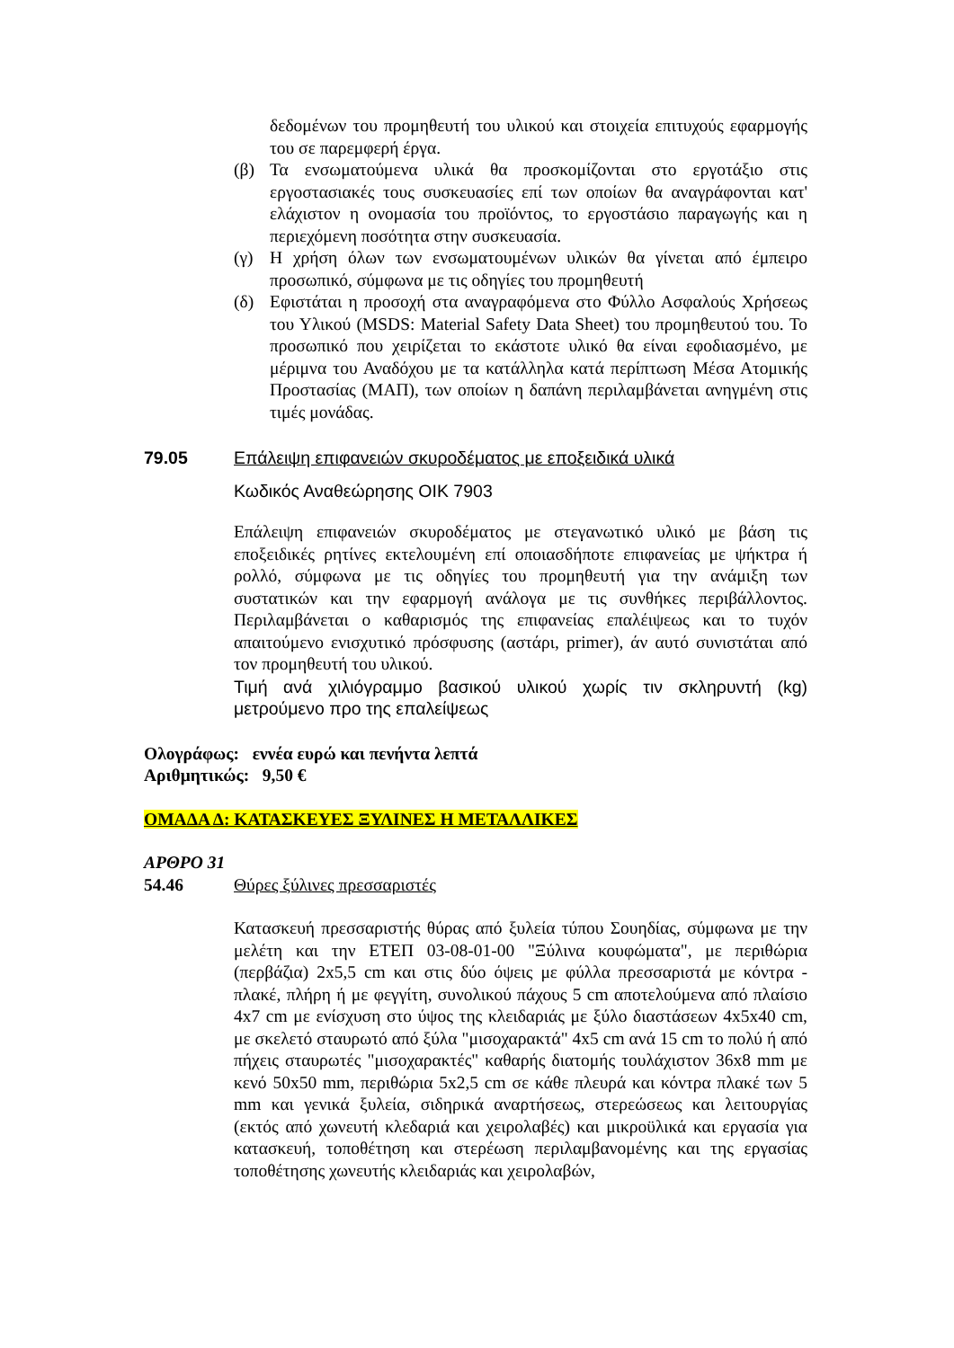δεδομένων του προμηθευτή του υλικού και στοιχεία επιτυχούς εφαρμογής του σε παρεμφερή έργα.
(β) Τα ενσωματούμενα υλικά θα προσκομίζονται στο εργοτάξιο στις εργοστασιακές τους συσκευασίες επί των οποίων θα αναγράφονται κατ' ελάχιστον η ονομασία του προϊόντος, το εργοστάσιο παραγωγής και η περιεχόμενη ποσότητα στην συσκευασία.
(γ) Η χρήση όλων των ενσωματουμένων υλικών θα γίνεται από έμπειρο προσωπικό, σύμφωνα με τις οδηγίες του προμηθευτή
(δ) Εφιστάται η προσοχή στα αναγραφόμενα στο Φύλλο Ασφαλούς Χρήσεως του Υλικού (MSDS: Material Safety Data Sheet) του προμηθευτού του. Το προσωπικό που χειρίζεται το εκάστοτε υλικό θα είναι εφοδιασμένο, με μέριμνα του Αναδόχου με τα κατάλληλα κατά περίπτωση Μέσα Ατομικής Προστασίας (ΜΑΠ), των οποίων η δαπάνη περιλαμβάνεται ανηγμένη στις τιμές μονάδας.
79.05 Επάλειψη επιφανειών σκυροδέματος με εποξειδικά υλικά
Κωδικός Αναθεώρησης ΟΙΚ 7903
Επάλειψη επιφανειών σκυροδέματος με στεγανωτικό υλικό με βάση τις εποξειδικές ρητίνες εκτελουμένη επί οποιασδήποτε επιφανείας με ψήκτρα ή ρολλό, σύμφωνα με τις οδηγίες του προμηθευτή για την ανάμιξη των συστατικών και την εφαρμογή ανάλογα με τις συνθήκες περιβάλλοντος. Περιλαμβάνεται ο καθαρισμός της επιφανείας επαλέιψεως και το τυχόν απαιτούμενο ενισχυτικό πρόσφυσης (αστάρι, primer), άν αυτό συνιστάται από τον προμηθευτή του υλικού.
Τιμή ανά χιλιόγραμμο βασικού υλικού χωρίς τιν σκληρυντή (kg) μετρούμενο προ της επαλείψεως
Ολογράφως: εννέα ευρώ και πενήντα λεπτά
Αριθμητικώς: 9,50 €
ΟΜΑΔΑ Δ: ΚΑΤΑΣΚΕΥΕΣ ΞΥΛΙΝΕΣ Η ΜΕΤΑΛΛΙΚΕΣ
ΑΡΘΡΟ 31
54.46 Θύρες ξύλινες πρεσσαριστές
Κατασκευή πρεσσαριστής θύρας από ξυλεία τύπου Σουηδίας, σύμφωνα με την μελέτη και την ΕΤΕΠ 03-08-01-00 "Ξύλινα κουφώματα", με περιθώρια (περβάζια) 2x5,5 cm και στις δύο όψεις με φύλλα πρεσσαριστά με κόντρα - πλακέ, πλήρη ή με φεγγίτη, συνολικού πάχους 5 cm αποτελούμενα από πλαίσιο 4x7 cm με ενίσχυση στο ύψος της κλειδαριάς με ξύλο διαστάσεων 4x5x40 cm, με σκελετό σταυρωτό από ξύλα "μισοχαρακτά" 4x5 cm ανά 15 cm το πολύ ή από πήχεις σταυρωτές "μισοχαρακτές" καθαρής διατομής τουλάχιστον 36x8 mm με κενό 50x50 mm, περιθώρια 5x2,5 cm σε κάθε πλευρά και κόντρα πλακέ των 5 mm και γενικά ξυλεία, σιδηρικά αναρτήσεως, στερεώσεως και λειτουργίας (εκτός από χωνευτή κλεδαριά και χειρολαβές) και μικροϋλικά και εργασία για κατασκευή, τοποθέτηση και στερέωση περιλαμβανομένης και της εργασίας τοποθέτησης χωνευτής κλειδαριάς και χειρολαβών,